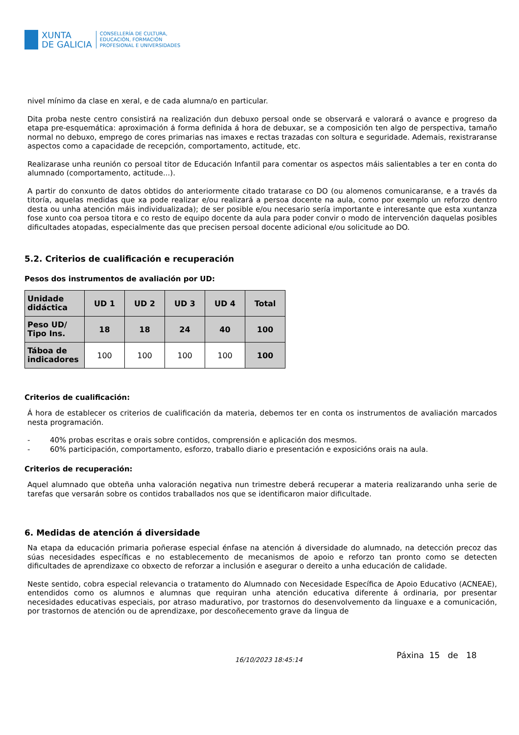XUNTA
DE GALICIA
CONSELLERÍA DE CULTURA,
EDUCACIÓN, FORMACIÓN
PROFESIONAL E UNIVERSIDADES
nivel mínimo da clase en xeral, e de cada alumna/o en particular.
Dita proba neste centro consistirá na realización dun debuxo persoal onde se observará e valorará o avance e progreso da etapa pre-esquemática: aproximación á forma definida á hora de debuxar, se a composición ten algo de perspectiva, tamaño normal no debuxo, emprego de cores primarias nas imaxes e rectas trazadas con soltura e seguridade. Ademais, rexistraranse aspectos como a capacidade de recepción, comportamento, actitude, etc.
Realizarase unha reunión co persoal titor de Educación Infantil para comentar os aspectos máis salientables a ter en conta do alumnado (comportamento, actitude...).
A partir do conxunto de datos obtidos do anteriormente citado tratarase co DO (ou alomenos comunicaranse, e a través da titoría, aquelas medidas que xa pode realizar e/ou realizará a persoa docente na aula, como por exemplo un reforzo dentro desta ou unha atención máis individualizada); de ser posible e/ou necesario sería importante e interesante que esta xuntanza fose xunto coa persoa titora e co resto de equipo docente da aula para poder convir o modo de intervención daquelas posibles dificultades atopadas, especialmente das que precisen persoal docente adicional e/ou solicitude ao DO.
5.2. Criterios de cualificación e recuperación
Pesos dos instrumentos de avaliación por UD:
| Unidade didáctica | UD 1 | UD 2 | UD 3 | UD 4 | Total |
| --- | --- | --- | --- | --- | --- |
| Peso UD/ Tipo Ins. | 18 | 18 | 24 | 40 | 100 |
| Táboa de indicadores | 100 | 100 | 100 | 100 | 100 |
Criterios de cualificación:
Á hora de establecer os criterios de cualificación da materia, debemos ter en conta os instrumentos de avaliación marcados nesta programación.
- 40% probas escritas e orais sobre contidos, comprensión e aplicación dos mesmos.
- 60% participación, comportamento, esforzo, traballo diario e presentación e exposicións orais na aula.
Criterios de recuperación:
Aquel alumnado que obteña unha valoración negativa nun trimestre deberá recuperar a materia realizarando unha serie de tarefas que versarán sobre os contidos traballados nos que se identificaron maior dificultade.
6. Medidas de atención á diversidade
Na etapa da educación primaria poñerase especial énfase na atención á diversidade do alumnado, na detección precoz das súas necesidades específicas e no establecemento de mecanismos de apoio e reforzo tan pronto como se detecten dificultades de aprendizaxe co obxecto de reforzar a inclusión e asegurar o dereito a unha educación de calidade.
Neste sentido, cobra especial relevancia o tratamento do Alumnado con Necesidade Específica de Apoio Educativo (ACNEAE), entendidos como os alumnos e alumnas que requiran unha atención educativa diferente á ordinaria, por presentar necesidades educativas especiais, por atraso madurativo, por trastornos do desenvolvemento da linguaxe e a comunicación, por trastornos de atención ou de aprendizaxe, por descoñecemento grave da lingua de
16/10/2023 18:45:14
Páxina 15 de 18